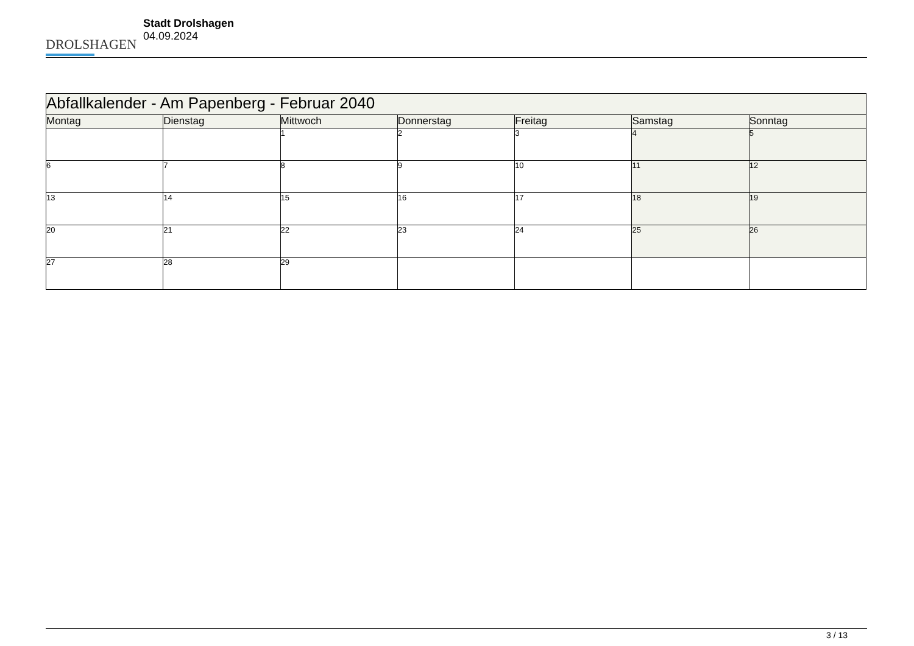DROLSHAGEN
Stadt Drolshagen
04.09.2024
| Abfallkalender - Am Papenberg - Februar 2040 | | | | | | |
| --- | --- | --- | --- | --- | --- | --- |
| Montag | Dienstag | Mittwoch | Donnerstag | Freitag | Samstag | Sonntag |
| | | 1 | 2 | 3 | 4 | 5 |
| 6 | 7 | 8 | 9 | 10 | 11 | 12 |
| 13 | 14 | 15 | 16 | 17 | 18 | 19 |
| 20 | 21 | 22 | 23 | 24 | 25 | 26 |
| 27 | 28 | 29 | | | | |
3 / 13